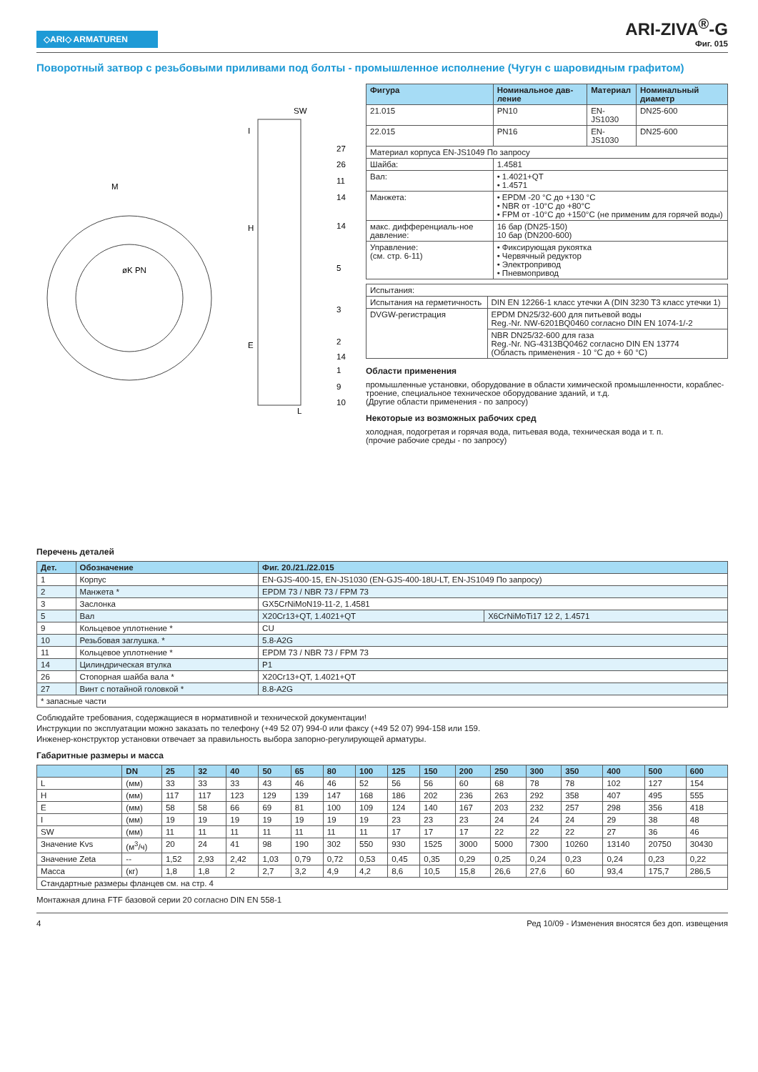◇ARI◇ ARMATUREN
ARI-ZIVA<sup>®</sup>-G
Фиг. 015
Поворотный затвор с резьбовыми приливами под болты - промышленное исполнение (Чугун с шаровидным графитом)
SW
27
26
11
14
14
5
3
2
14
1
9
10
H
E
I
L
M
øK PN
| Фигура | Номинальное дав-ление | Материал | Номинальный диаметр |
| --- | --- | --- | --- |
| 21.015 | PN10 | EN-JS1030 | DN25-600 |
| 22.015 | PN16 | EN-JS1030 | DN25-600 |
| Материал корпуса EN-JS1049 По запросу | | | |
| Шайба: | 1.4581 | | |
| Вал: | • 1.4021+QT • 1.4571 | | |
| Манжета: | • EPDM -20 °C до +130 °C • NBR от -10°C до +80°C • FPM от -10°C до +150°C (не применим для горячей воды) | | |
| макс. дифференциаль-ное давление: | 16 бар (DN25-150) 10 бар (DN200-600) | | |
| Управление: (см. стр. 6-11) | • Фиксирующая рукоятка • Червячный редуктор • Электропривод • Пневмопривод | | |
| Испытания: | |
| Испытания на герметичность | DIN EN 12266-1 класс утечки A (DIN 3230 T3 класс утечки 1) |
| DVGW-регистрация | EPDM DN25/32-600 для питьевой воды Reg.-Nr. NW-6201BQ0460 согласно DIN EN 1074-1/-2 |
| | NBR DN25/32-600 для газа Reg.-Nr. NG-4313BQ0462 согласно DIN EN 13774 (Область применения - 10 °C до + 60 °C) |
Области применения
промышленные установки, оборудование в области химической промышленности, кораблес-троение, специальное техническое оборудование зданий, и т.д.
(Другие области применения - по запросу)
Некоторые из возможных рабочих сред
холодная, подогретая и горячая вода, питьевая вода, техническая вода и т. п.
(прочие рабочие среды - по запросу)
Перечень деталей
| Дет. | Обозначение | Фиг. 20./21./22.015 | |
| --- | --- | --- | --- |
| 1 | Корпус | EN-GJS-400-15, EN-JS1030 (EN-GJS-400-18U-LT, EN-JS1049 По запросу) | |
| 2 | Манжета * | EPDM 73 / NBR 73 / FPM 73 | |
| 3 | Заслонка | GX5CrNiMoN19-11-2, 1.4581 | |
| 5 | Вал | X20Cr13+QT, 1.4021+QT | X6CrNiMoTi17 12 2, 1.4571 |
| 9 | Кольцевое уплотнение * | CU | |
| 10 | Резьбовая заглушка. * | 5.8-A2G | |
| 11 | Кольцевое уплотнение * | EPDM 73 / NBR 73 / FPM 73 | |
| 14 | Цилиндрическая втулка | P1 | |
| 26 | Стопорная шайба вала * | X20Cr13+QT, 1.4021+QT | |
| 27 | Винт с потайной головкой * | 8.8-A2G | |
| * запасные части | | | |
Соблюдайте требования, содержащиеся в нормативной и технической документации!
Инструкции по эксплуатации можно заказать по телефону (+49 52 07) 994-0 или факсу (+49 52 07) 994-158 или 159.
Инженер-конструктор установки отвечает за правильность выбора запорно-регулирующей арматуры.
Габаритные размеры и масса
| | DN | 25 | 32 | 40 | 50 | 65 | 80 | 100 | 125 | 150 | 200 | 250 | 300 | 350 | 400 | 500 | 600 |
| --- | --- | --- | --- | --- | --- | --- | --- | --- | --- | --- | --- | --- | --- | --- | --- | --- | --- |
| L | (мм) | 33 | 33 | 33 | 43 | 46 | 46 | 52 | 56 | 56 | 60 | 68 | 78 | 78 | 102 | 127 | 154 |
| H | (мм) | 117 | 117 | 123 | 129 | 139 | 147 | 168 | 186 | 202 | 236 | 263 | 292 | 358 | 407 | 495 | 555 |
| E | (мм) | 58 | 58 | 66 | 69 | 81 | 100 | 109 | 124 | 140 | 167 | 203 | 232 | 257 | 298 | 356 | 418 |
| I | (мм) | 19 | 19 | 19 | 19 | 19 | 19 | 19 | 23 | 23 | 23 | 24 | 24 | 24 | 29 | 38 | 48 |
| SW | (мм) | 11 | 11 | 11 | 11 | 11 | 11 | 11 | 17 | 17 | 17 | 22 | 22 | 22 | 27 | 36 | 46 |
| Значение Kvs | (м<sup>3</sup>/ч) | 20 | 24 | 41 | 98 | 190 | 302 | 550 | 930 | 1525 | 3000 | 5000 | 7300 | 10260 | 13140 | 20750 | 30430 |
| Значение Zeta | -- | 1,52 | 2,93 | 2,42 | 1,03 | 0,79 | 0,72 | 0,53 | 0,45 | 0,35 | 0,29 | 0,25 | 0,24 | 0,23 | 0,24 | 0,23 | 0,22 |
| Масса | (кг) | 1,8 | 1,8 | 2 | 2,7 | 3,2 | 4,9 | 4,2 | 8,6 | 10,5 | 15,8 | 26,6 | 27,6 | 60 | 93,4 | 175,7 | 286,5 |
| Стандартные размеры фланцев см. на стр. 4 | | | | | | | | | | | | | | | | | |
Монтажная длина FTF базовой серии 20 согласно DIN EN 558-1
4 Ред 10/09 - Изменения вносятся без доп. извещения